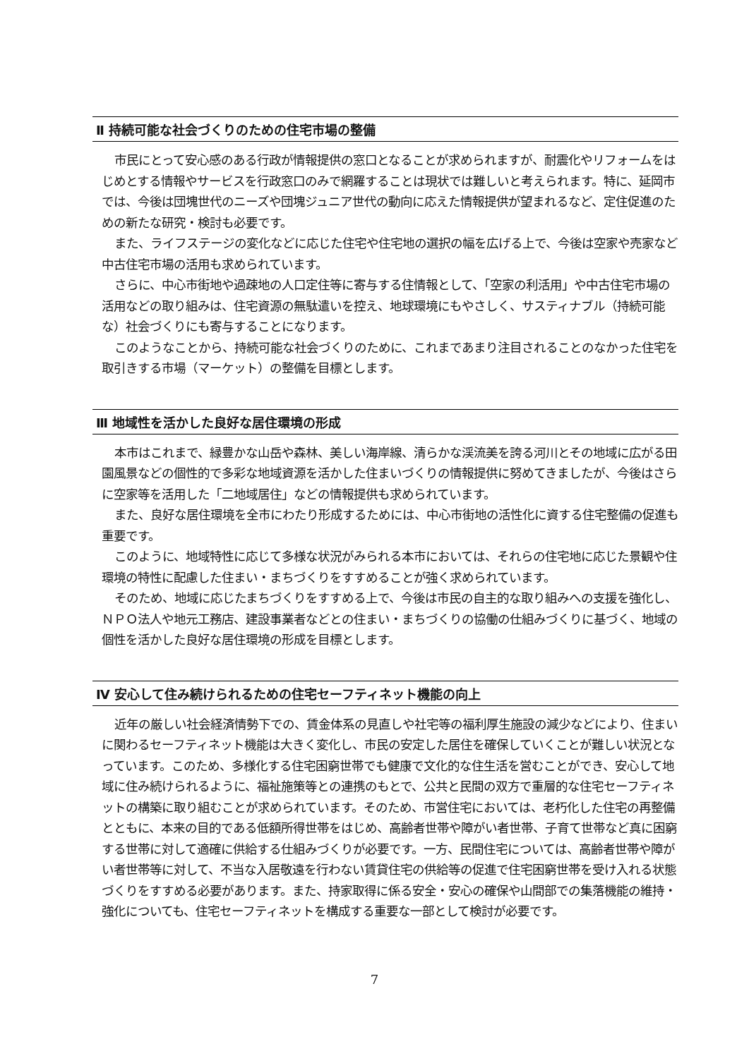Ⅱ 持続可能な社会づくりのための住宅市場の整備
市民にとって安心感のある行政が情報提供の窓口となることが求められますが、耐震化やリフォームをはじめとする情報やサービスを行政窓口のみで網羅することは現状では難しいと考えられます。特に、延岡市では、今後は団塊世代のニーズや団塊ジュニア世代の動向に応えた情報提供が望まれるなど、定住促進のための新たな研究・検討も必要です。
また、ライフステージの変化などに応じた住宅や住宅地の選択の幅を広げる上で、今後は空家や売家など中古住宅市場の活用も求められています。
さらに、中心市街地や過疎地の人口定住等に寄与する住情報として、「空家の利活用」や中古住宅市場の活用などの取り組みは、住宅資源の無駄遣いを控え、地球環境にもやさしく、サスティナブル（持続可能な）社会づくりにも寄与することになります。
このようなことから、持続可能な社会づくりのために、これまであまり注目されることのなかった住宅を取引きする市場（マーケット）の整備を目標とします。
Ⅲ 地域性を活かした良好な居住環境の形成
本市はこれまで、緑豊かな山岳や森林、美しい海岸線、清らかな渓流美を誇る河川とその地域に広がる田園風景などの個性的で多彩な地域資源を活かした住まいづくりの情報提供に努めてきましたが、今後はさらに空家等を活用した「二地域居住」などの情報提供も求められています。
また、良好な居住環境を全市にわたり形成するためには、中心市街地の活性化に資する住宅整備の促進も重要です。
このように、地域特性に応じて多様な状況がみられる本市においては、それらの住宅地に応じた景観や住環境の特性に配慮した住まい・まちづくりをすすめることが強く求められています。
そのため、地域に応じたまちづくりをすすめる上で、今後は市民の自主的な取り組みへの支援を強化し、ＮＰＯ法人や地元工務店、建設事業者などとの住まい・まちづくりの協働の仕組みづくりに基づく、地域の個性を活かした良好な居住環境の形成を目標とします。
Ⅳ 安心して住み続けられるための住宅セーフティネット機能の向上
近年の厳しい社会経済情勢下での、賃金体系の見直しや社宅等の福利厚生施設の減少などにより、住まいに関わるセーフティネット機能は大きく変化し、市民の安定した居住を確保していくことが難しい状況となっています。このため、多様化する住宅困窮世帯でも健康で文化的な住生活を営むことができ、安心して地域に住み続けられるように、福祉施策等との連携のもとで、公共と民間の双方で重層的な住宅セーフティネットの構築に取り組むことが求められています。そのため、市営住宅においては、老朽化した住宅の再整備とともに、本来の目的である低額所得世帯をはじめ、高齢者世帯や障がい者世帯、子育て世帯など真に困窮する世帯に対して適確に供給する仕組みづくりが必要です。一方、民間住宅については、高齢者世帯や障がい者世帯等に対して、不当な入居敬遠を行わない賃貸住宅の供給等の促進で住宅困窮世帯を受け入れる状態づくりをすすめる必要があります。また、持家取得に係る安全・安心の確保や山間部での集落機能の維持・強化についても、住宅セーフティネットを構成する重要な一部として検討が必要です。
7